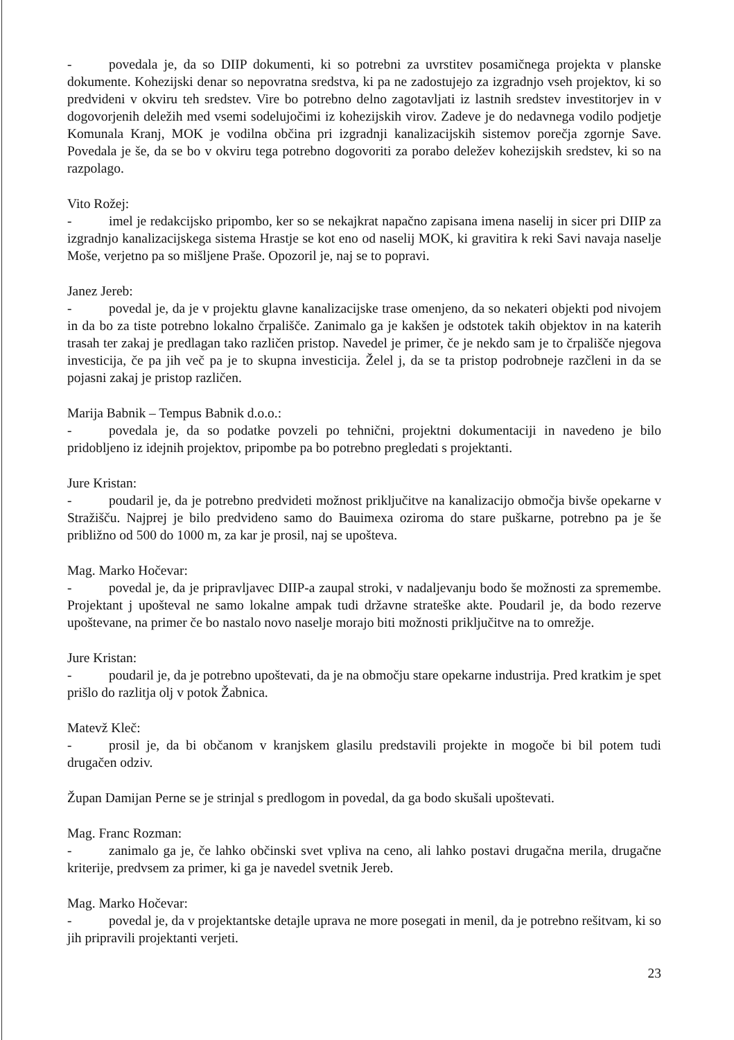- povedala je, da so DIIP dokumenti, ki so potrebni za uvrstitev posamičnega projekta v planske dokumente. Kohezijski denar so nepovratna sredstva, ki pa ne zadostujejo za izgradnjo vseh projektov, ki so predvideni v okviru teh sredstev. Vire bo potrebno delno zagotavljati iz lastnih sredstev investitorjev in v dogovorjenih deležih med vsemi sodelujočimi iz kohezijskih virov. Zadeve je do nedavnega vodilo podjetje Komunala Kranj, MOK je vodilna občina pri izgradnji kanalizacijskih sistemov porečja zgornje Save. Povedala je še, da se bo v okviru tega potrebno dogovoriti za porabo deležev kohezijskih sredstev, ki so na razpolago.
Vito Rožej:
- imel je redakcijsko pripombo, ker so se nekajkrat napačno zapisana imena naselij in sicer pri DIIP za izgradnjo kanalizacijskega sistema Hrastje se kot eno od naselij MOK, ki gravitira k reki Savi navaja naselje Moše, verjetno pa so mišljene Praše. Opozoril je, naj se to popravi.
Janez Jereb:
- povedal je, da je v projektu glavne kanalizacijske trase omenjeno, da so nekateri objekti pod nivojem in da bo za tiste potrebno lokalno črpališče. Zanimalo ga je kakšen je odstotek takih objektov in na katerih trasah ter zakaj je predlagan tako različen pristop. Navedel je primer, če je nekdo sam je to črpališče njegova investicija, če pa jih več pa je to skupna investicija. Želel j, da se ta pristop podrobneje razčleni in da se pojasni zakaj je pristop različen.
Marija Babnik – Tempus Babnik d.o.o.:
- povedala je, da so podatke povzeli po tehnični, projektni dokumentaciji in navedeno je bilo pridobljeno iz idejnih projektov, pripombe pa bo potrebno pregledati s projektanti.
Jure Kristan:
- poudaril je, da je potrebno predvideti možnost priključitve na kanalizacijo območja bivše opekarne v Stražišču. Najprej je bilo predvideno samo do Bauimexa oziroma do stare puškarne, potrebno pa je še približno od 500 do 1000 m, za kar je prosil, naj se upošteva.
Mag. Marko Hočevar:
- povedal je, da je pripravljavec DIIP-a zaupal stroki, v nadaljevanju bodo še možnosti za spremembe. Projektant j upošteval ne samo lokalne ampak tudi državne strateške akte. Poudaril je, da bodo rezerve upoštevane, na primer če bo nastalo novo naselje morajo biti možnosti priključitve na to omrežje.
Jure Kristan:
- poudaril je, da je potrebno upoštevati, da je na območju stare opekarne industrija. Pred kratkim je spet prišlo do razlitja olj v potok Žabnica.
Matevž Kleč:
- prosil je, da bi občanom v kranjskem glasilu predstavili projekte in mogoče bi bil potem tudi drugačen odziv.
Župan Damijan Perne se je strinjal s predlogom in povedal, da ga bodo skušali upoštevati.
Mag. Franc Rozman:
- zanimalo ga je, če lahko občinski svet vpliva na ceno, ali lahko postavi drugačna merila, drugačne kriterije, predvsem za primer, ki ga je navedel svetnik Jereb.
Mag. Marko Hočevar:
- povedal je, da v projektantske detajle uprava ne more posegati in menil, da je potrebno rešitvam, ki so jih pripravili projektanti verjeti.
23